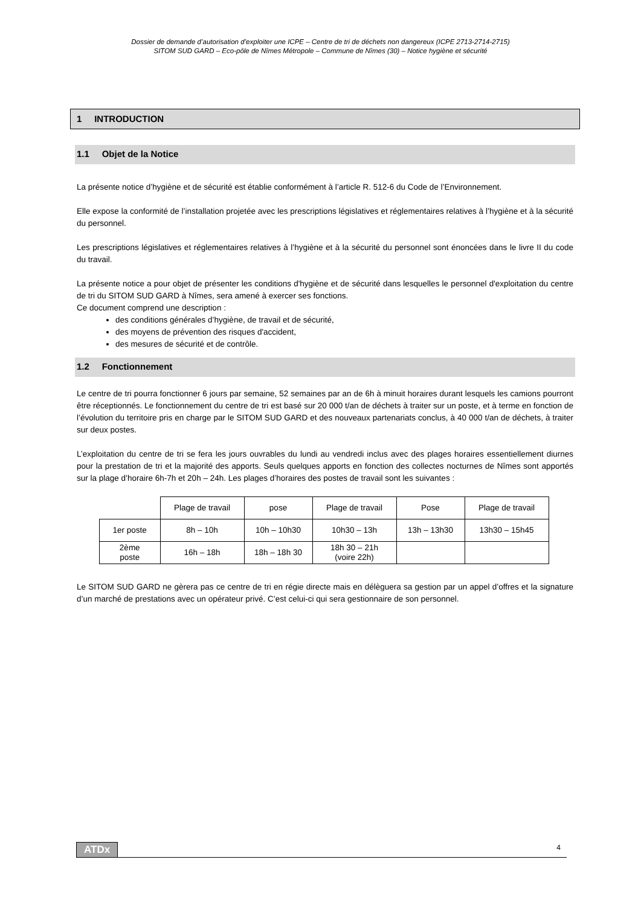Dossier de demande d’autorisation d’exploiter une ICPE – Centre de tri de déchets non dangereux (ICPE 2713-2714-2715)
SITOM SUD GARD – Eco-pôle de Nîmes Métropole – Commune de Nîmes (30) – Notice hygiène et sécurité
1 INTRODUCTION
1.1 Objet de la Notice
La présente notice d’hygiène et de sécurité est établie conformément à l’article R. 512-6 du Code de l’Environnement.
Elle expose la conformité de l’installation projetée avec les prescriptions législatives et réglementaires relatives à l’hygiène et à la sécurité du personnel.
Les prescriptions législatives et réglementaires relatives à l’hygiène et à la sécurité du personnel sont énoncées dans le livre II du code du travail.
La présente notice a pour objet de présenter les conditions d'hygiène et de sécurité dans lesquelles le personnel d'exploitation du centre de tri du SITOM SUD GARD à Nîmes, sera amené à exercer ses fonctions.
Ce document comprend une description :
des conditions générales d’hygiène, de travail et de sécurité,
des moyens de prévention des risques d'accident,
des mesures de sécurité et de contrôle.
1.2 Fonctionnement
Le centre de tri pourra fonctionner 6 jours par semaine, 52 semaines par an de 6h à minuit horaires durant lesquels les camions pourront être réceptionnés. Le fonctionnement du centre de tri est basé sur 20 000 t/an de déchets à traiter sur un poste, et à terme en fonction de l’évolution du territoire pris en charge par le SITOM SUD GARD et des nouveaux partenariats conclus, à 40 000 t/an de déchets, à traiter sur deux postes.
L’exploitation du centre de tri se fera les jours ouvrables du lundi au vendredi inclus avec des plages horaires essentiellement diurnes pour la prestation de tri et la majorité des apports. Seuls quelques apports en fonction des collectes nocturnes de Nîmes sont apportés sur la plage d’horaire 6h-7h et 20h – 24h. Les plages d’horaires des postes de travail sont les suivantes :
| | Plage de travail | pose | Plage de travail | Pose | Plage de travail |
| 1er poste | 8h – 10h | 10h – 10h30 | 10h30 – 13h | 13h – 13h30 | 13h30 – 15h45 |
| 2ème poste | 16h – 18h | 18h – 18h 30 | 18h 30 – 21h (voire 22h) | | |
Le SITOM SUD GARD ne gèrera pas ce centre de tri en régie directe mais en délèguera sa gestion par un appel d’offres et la signature d’un marché de prestations avec un opérateur privé. C’est celui-ci qui sera gestionnaire de son personnel.
ATDx 4